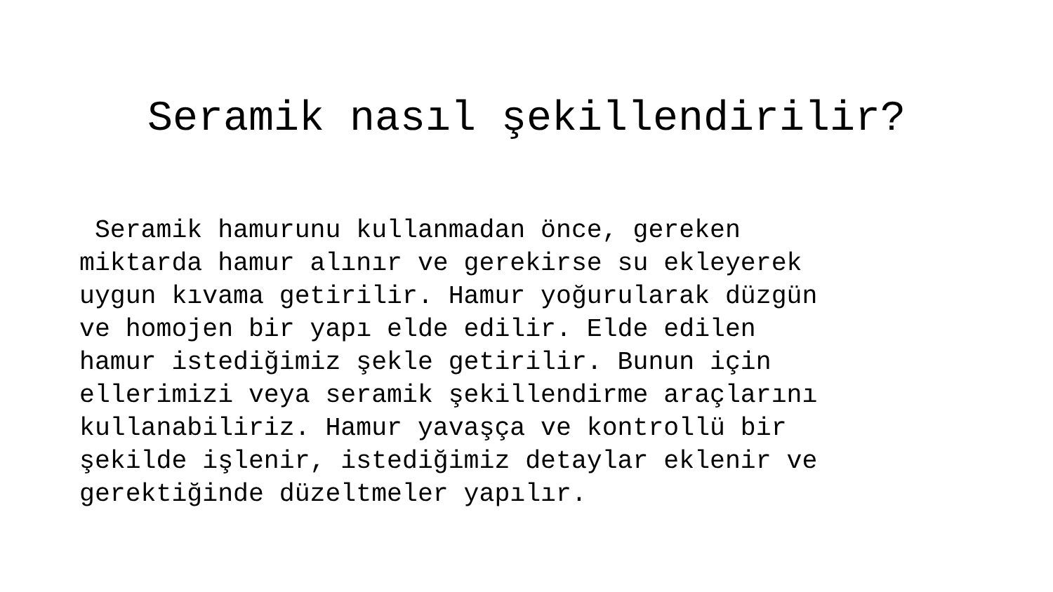Seramik nasıl şekillendirilir?
Seramik hamurunu kullanmadan önce, gereken
miktarda hamur alınır ve gerekirse su ekleyerek
uygun kıvama getirilir. Hamur yoğurularak düzgün
ve homojen bir yapı elde edilir. Elde edilen
hamur istediğimiz şekle getirilir. Bunun için
ellerimizi veya seramik şekillendirme araçlarını
kullanabiliriz. Hamur yavaşça ve kontrollü bir
şekilde işlenir, istediğimiz detaylar eklenir ve
gerektiğinde düzeltmeler yapılır.